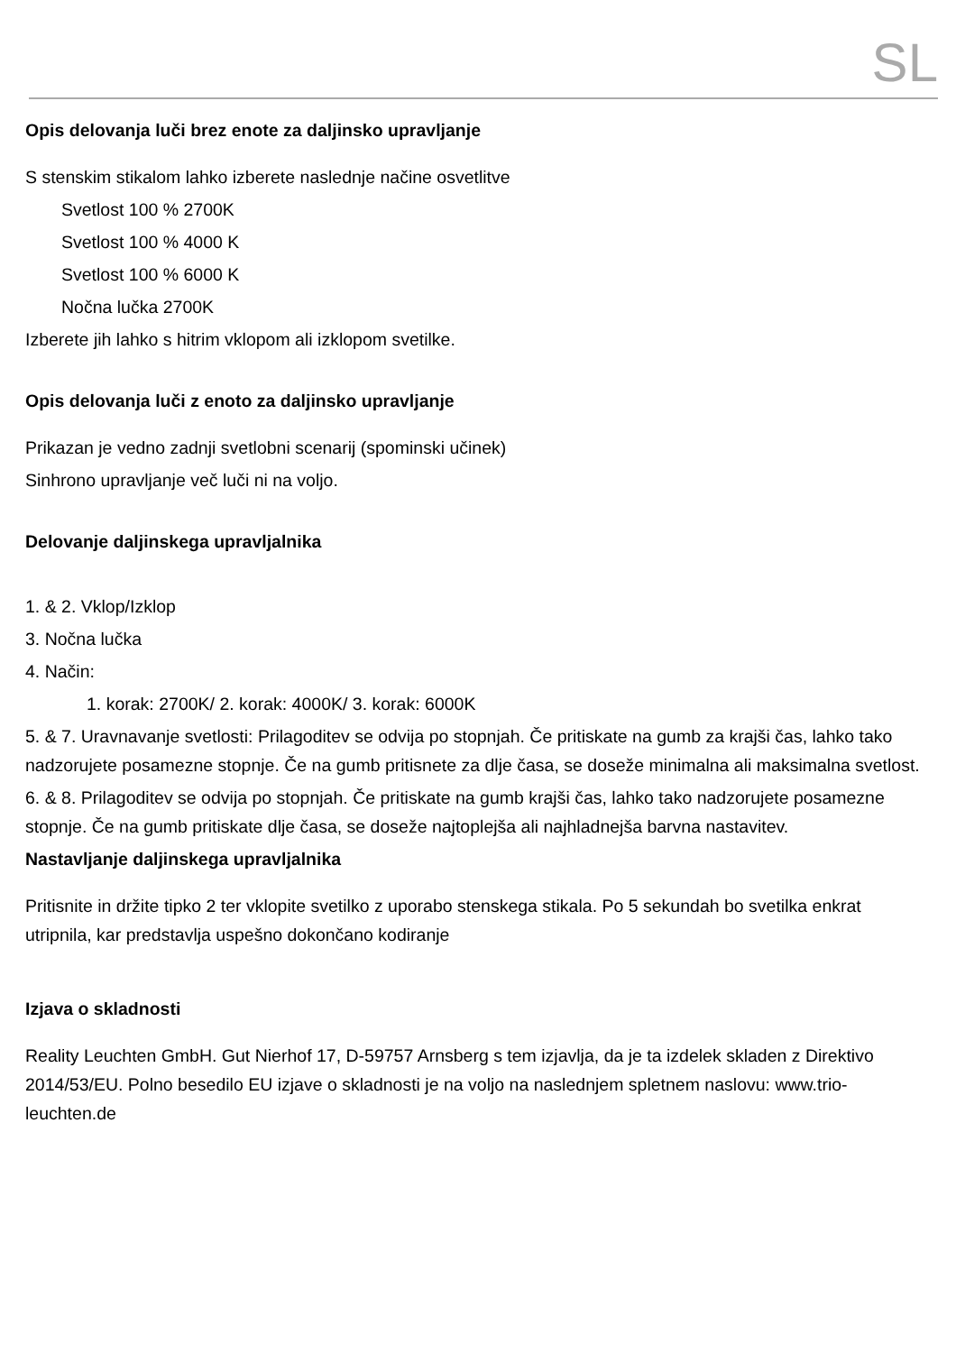SL
Opis delovanja luči brez enote za daljinsko upravljanje
S stenskim stikalom lahko izberete naslednje načine osvetlitve
Svetlost 100 % 2700K
Svetlost 100 % 4000 K
Svetlost 100 % 6000 K
Nočna lučka 2700K
Izberete jih lahko s hitrim vklopom ali izklopom svetilke.
Opis delovanja luči z enoto za daljinsko upravljanje
Prikazan je vedno zadnji svetlobni scenarij (spominski učinek)
Sinhrono upravljanje več luči ni na voljo.
Delovanje daljinskega upravljalnika
1. & 2. Vklop/Izklop
3. Nočna lučka
4. Način:
1. korak: 2700K/ 2. korak: 4000K/ 3. korak: 6000K
5. & 7. Uravnavanje svetlosti: Prilagoditev se odvija po stopnjah. Če pritiskate na gumb za krajši čas, lahko tako nadzorujete posamezne stopnje. Če na gumb pritisnete za dlje časa, se doseže minimalna ali maksimalna svetlost.
6. & 8. Prilagoditev se odvija po stopnjah. Če pritiskate na gumb krajši čas, lahko tako nadzorujete posamezne stopnje. Če na gumb pritiskate dlje časa, se doseže najtoplejša ali najhladnejša barvna nastavitev.
Nastavljanje daljinskega upravljalnika
Pritisnite in držite tipko 2 ter vklopite svetilko z uporabo stenskega stikala. Po 5 sekundah bo svetilka enkrat utripnila, kar predstavlja uspešno dokončano kodiranje
Izjava o skladnosti
Reality Leuchten GmbH. Gut Nierhof 17, D-59757 Arnsberg s tem izjavlja, da je ta izdelek skladen z Direktivo 2014/53/EU. Polno besedilo EU izjave o skladnosti je na voljo na naslednjem spletnem naslovu: www.trio-leuchten.de